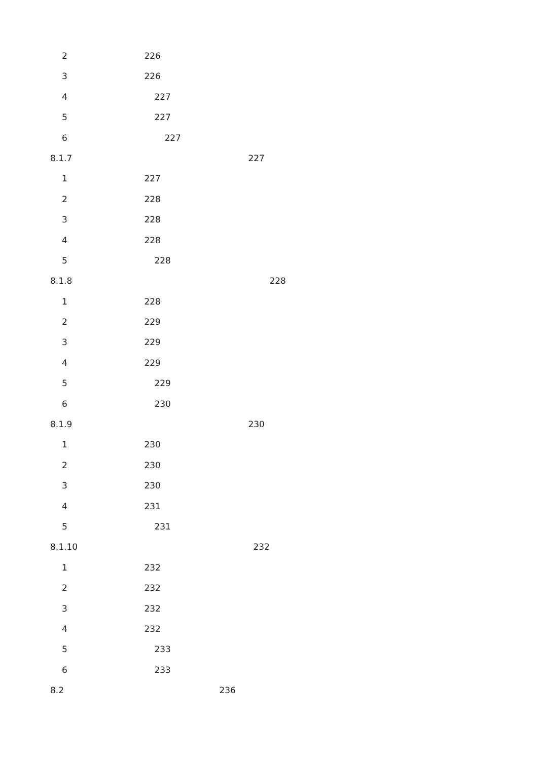2 226
3 226
4 227
5 227
6 227
8.1.7 227
1 227
2 228
3 228
4 228
5 228
8.1.8 228
1 228
2 229
3 229
4 229
5 229
6 230
8.1.9 230
1 230
2 230
3 230
4 231
5 231
8.1.10 232
1 232
2 232
3 232
4 232
5 233
6 233
8.2 236